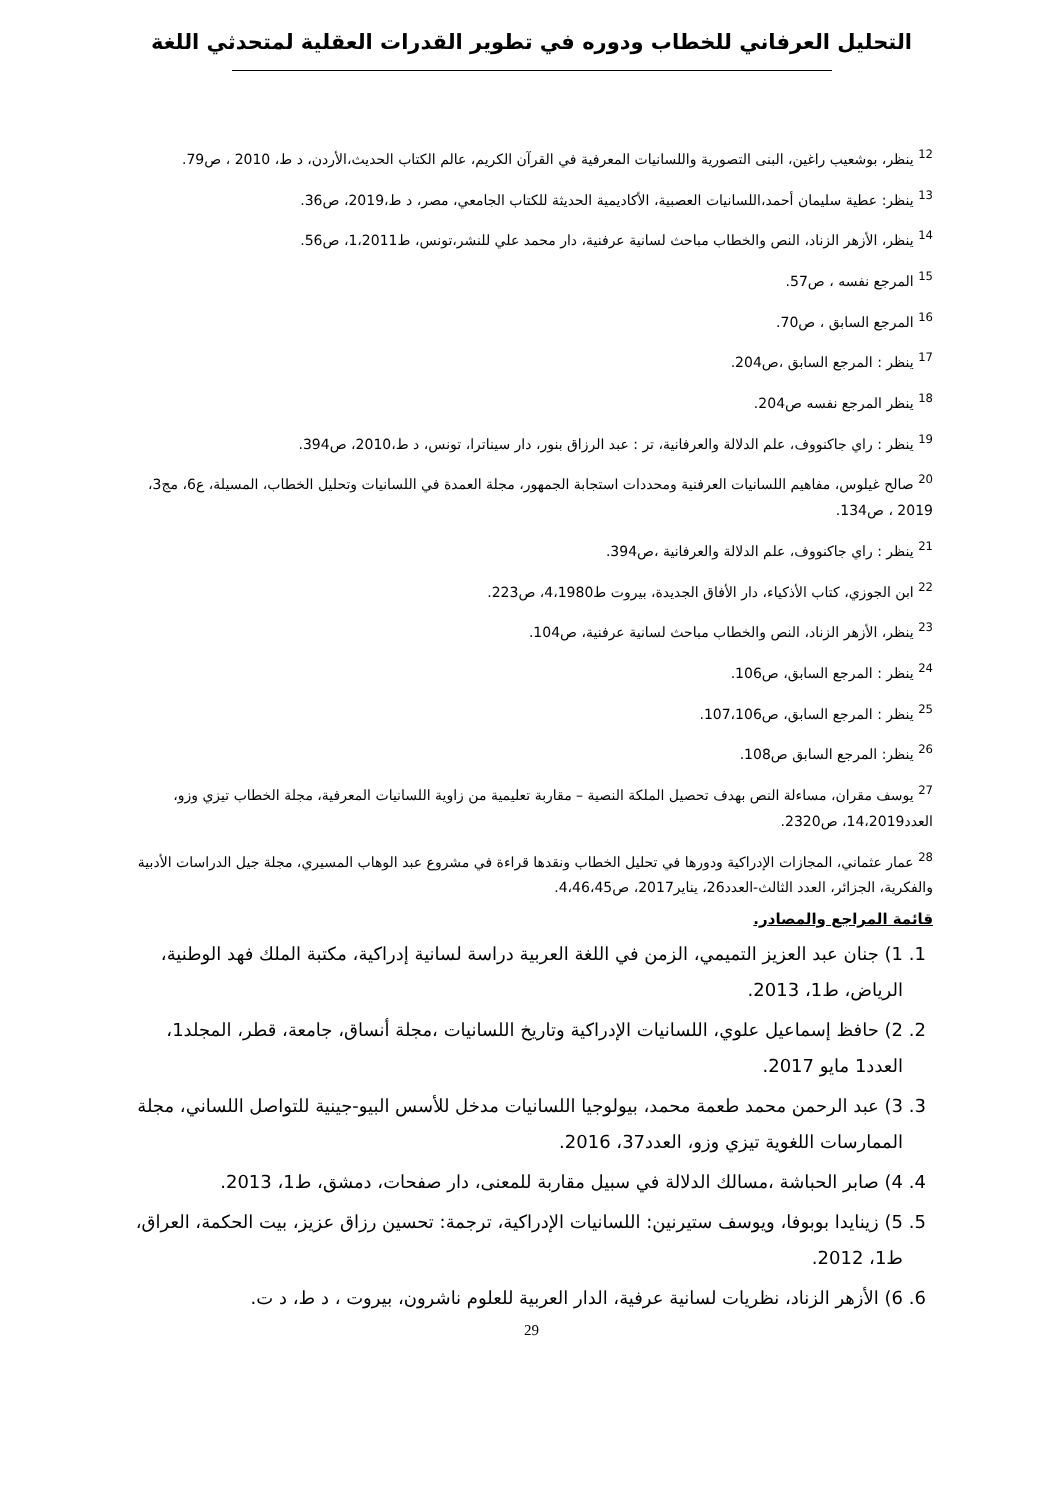التحليل العرفاني للخطاب ودوره في تطوير القدرات العقلية لمتحدثي اللغة
<sup>12</sup> ينظر، بوشعيب راغين، البنى التصورية واللسانيات المعرفية في القرآن الكريم، عالم الكتاب الحديث،الأردن، د ط، 2010 ، ص79.
<sup>13</sup> ينظر: عطية سليمان أحمد،اللسانيات العصبية، الأكاديمية الحديثة للكتاب الجامعي، مصر، د ط،2019، ص36.
<sup>14</sup> ينظر، الأزهر الزناد، النص والخطاب مباحث لسانية عرفنية، دار محمد علي للنشر،تونس، ط1،2011، ص56.
<sup>15</sup> المرجع نفسه ، ص57.
<sup>16</sup> المرجع السابق ، ص70.
<sup>17</sup> ينظر : المرجع السابق ،ص204.
<sup>18</sup> ينظر المرجع نفسه ص204.
<sup>19</sup> ينظر : راي جاكنووف، علم الدلالة والعرفانية، تر : عبد الرزاق بنور، دار سيناترا، تونس، د ط،2010، ص394.
<sup>20</sup> صالح غيلوس، مفاهيم اللسانيات العرفنية ومحددات استجابة الجمهور، مجلة العمدة في اللسانيات وتحليل الخطاب، المسيلة، ع6، مج3، 2019 ، ص134.
<sup>21</sup> ينظر : راي جاكنووف، علم الدلالة والعرفانية ،ص394.
<sup>22</sup> ابن الجوزي، كتاب الأذكياء، دار الأفاق الجديدة، بيروت ط4،1980، ص223.
<sup>23</sup> ينظر، الأزهر الزناد، النص والخطاب مباحث لسانية عرفنية، ص104.
<sup>24</sup> ينظر : المرجع السابق، ص106.
<sup>25</sup> ينظر : المرجع السابق، ص107،106.
<sup>26</sup> ينظر: المرجع السابق ص108.
<sup>27</sup> يوسف مقران، مساءلة النص بهدف تحصيل الملكة النصية – مقاربة تعليمية من زاوية اللسانيات المعرفية، مجلة الخطاب تيزي وزو، العدد14،2019، ص2320.
<sup>28</sup> عمار عثماني، المجازات الإدراكية ودورها في تحليل الخطاب ونقدها قراءة في مشروع عبد الوهاب المسيري، مجلة جيل الدراسات الأدبية والفكرية، الجزائر، العدد الثالث-العدد26، يناير2017، ص4،46،45.
قائمة المراجع والمصادر.
1. 1) جنان عبد العزيز التميمي، الزمن في اللغة العربية دراسة لسانية إدراكية، مكتبة الملك فهد الوطنية، الرياض، ط1، 2013.
2. 2) حافظ إسماعيل علوي، اللسانيات الإدراكية وتاريخ اللسانيات ،مجلة أنساق، جامعة، قطر، المجلد1، العدد1 مايو 2017.
3. 3) عبد الرحمن محمد طعمة محمد، بيولوجيا اللسانيات مدخل للأسس البيو-جينية للتواصل اللساني، مجلة الممارسات اللغوية تيزي وزو، العدد37، 2016.
4. 4) صابر الحباشة ،مسالك الدلالة في سبيل مقاربة للمعنى، دار صفحات، دمشق، ط1، 2013.
5. 5) زينايدا بوبوفا، ويوسف ستيرنين: اللسانيات الإدراكية، ترجمة: تحسين رزاق عزيز، بيت الحكمة، العراق، ط1، 2012.
6. 6) الأزهر الزناد، نظريات لسانية عرفية، الدار العربية للعلوم ناشرون، بيروت ، د ط، د ت.
29